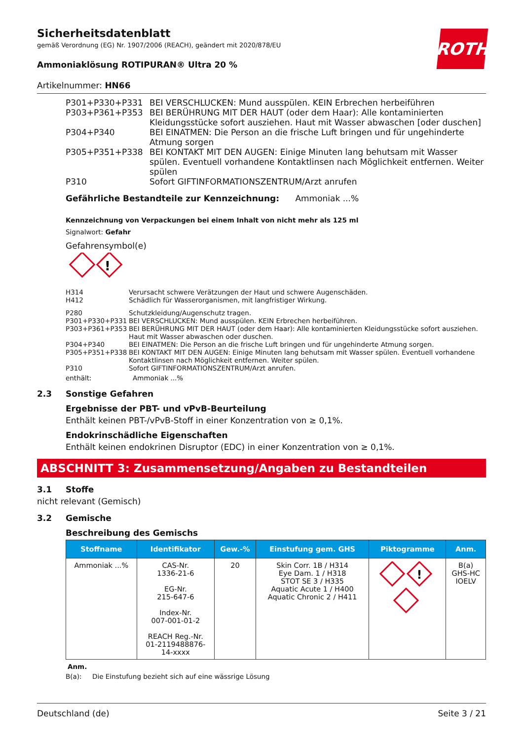ROTH
Sicherheitsdatenblatt
gemäß Verordnung (EG) Nr. 1907/2006 (REACH), geändert mit 2020/878/EU
Ammoniaklösung ROTIPURAN® Ultra 20 %
Artikelnummer: HN66
| P301+P330+P331 | BEI VERSCHLUCKEN: Mund ausspülen. KEIN Erbrechen herbeiführen |
| P303+P361+P353 | BEI BERÜHRUNG MIT DER HAUT (oder dem Haar): Alle kontaminierten Kleidungsstücke sofort ausziehen. Haut mit Wasser abwaschen [oder duschen] |
| P304+P340 | BEI EINATMEN: Die Person an die frische Luft bringen und für ungehinderte Atmung sorgen |
| P305+P351+P338 | BEI KONTAKT MIT DEN AUGEN: Einige Minuten lang behutsam mit Wasser spülen. Eventuell vorhandene Kontaktlinsen nach Möglichkeit entfernen. Weiter spülen |
| P310 | Sofort GIFTINFORMATIONSZENTRUM/Arzt anrufen |
Gefährliche Bestandteile zur Kennzeichnung: Ammoniak ...%
Kennzeichnung von Verpackungen bei einem Inhalt von nicht mehr als 125 ml
Signalwort: Gefahr
Gefahrensymbol(e)
!
| H314 | Verursacht schwere Verätzungen der Haut und schwere Augenschäden. |
| H412 | Schädlich für Wasserorganismen, mit langfristiger Wirkung. |
| P280 | Schutzkleidung/Augenschutz tragen. |
| P301+P330+P331 | BEI VERSCHLUCKEN: Mund ausspülen. KEIN Erbrechen herbeiführen. |
| P303+P361+P353 | BEI BERÜHRUNG MIT DER HAUT (oder dem Haar): Alle kontaminierten Kleidungsstücke sofort ausziehen. Haut mit Wasser abwaschen oder duschen. |
| P304+P340 | BEI EINATMEN: Die Person an die frische Luft bringen und für ungehinderte Atmung sorgen. |
| P305+P351+P338 | BEI KONTAKT MIT DEN AUGEN: Einige Minuten lang behutsam mit Wasser spülen. Eventuell vorhandene Kontaktlinsen nach Möglichkeit entfernen. Weiter spülen. |
| P310 | Sofort GIFTINFORMATIONSZENTRUM/Arzt anrufen. |
| enthält: | Ammoniak ...% |
2.3 Sonstige Gefahren
Ergebnisse der PBT- und vPvB-Beurteilung
Enthält keinen PBT-/vPvB-Stoff in einer Konzentration von ≥ 0,1%.
Endokrinschädliche Eigenschaften
Enthält keinen endokrinen Disruptor (EDC) in einer Konzentration von ≥ 0,1%.
ABSCHNITT 3: Zusammensetzung/Angaben zu Bestandteilen
3.1 Stoffe
nicht relevant (Gemisch)
3.2 Gemische
Beschreibung des Gemischs
| Stoffname | Identifikator | Gew.-% | Einstufung gem. GHS | Piktogramme | Anm. |
| --- | --- | --- | --- | --- | --- |
| Ammoniak ...% | CAS-Nr. 1336-21-6 EG-Nr. 215-647-6 Index-Nr. 007-001-01-2 REACH Reg.-Nr. 01-2119488876- 14-xxxx | 20 | Skin Corr. 1B / H314 Eye Dam. 1 / H318 STOT SE 3 / H335 Aquatic Acute 1 / H400 Aquatic Chronic 2 / H411 | ! | B(a) GHS-HC IOELV |
Anm.
B(a): Die Einstufung bezieht sich auf eine wässrige Lösung
Deutschland (de) Seite 3 / 21